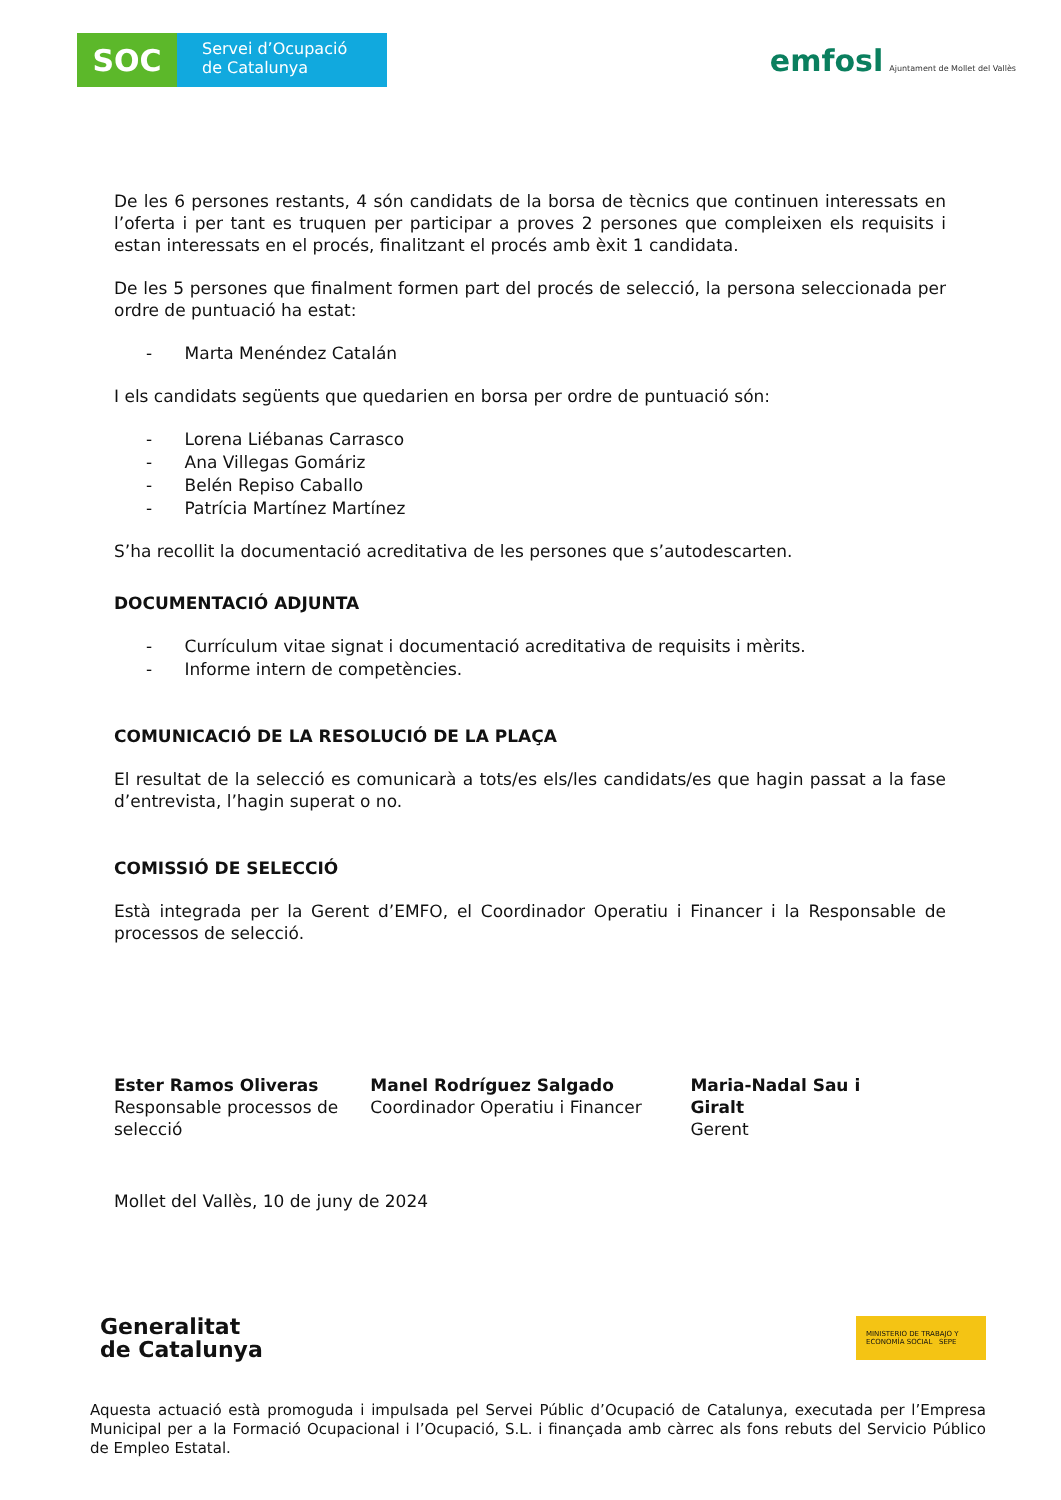SOC
Servei d’Ocupació de Catalunya
emfosl Ajuntament de Mollet del Vallès
De les 6 persones restants, 4 són candidats de la borsa de tècnics que continuen interessats en l’oferta i per tant es truquen per participar a proves 2 persones que compleixen els requisits i estan interessats en el procés, finalitzant el procés amb èxit 1 candidata.
De les 5 persones que finalment formen part del procés de selecció, la persona seleccionada per ordre de puntuació ha estat:
- Marta Menéndez Catalán
I els candidats següents que quedarien en borsa per ordre de puntuació són:
- Lorena Liébanas Carrasco
- Ana Villegas Gomáriz
- Belén Repiso Caballo
- Patrícia Martínez Martínez
S’ha recollit la documentació acreditativa de les persones que s’autodescarten.
DOCUMENTACIÓ ADJUNTA
- Currículum vitae signat i documentació acreditativa de requisits i mèrits.
- Informe intern de competències.
COMUNICACIÓ DE LA RESOLUCIÓ DE LA PLAÇA
El resultat de la selecció es comunicarà a tots/es els/les candidats/es que hagin passat a la fase d’entrevista, l’hagin superat o no.
COMISSIÓ DE SELECCIÓ
Està integrada per la Gerent d’EMFO, el Coordinador Operatiu i Financer i la Responsable de processos de selecció.
Ester Ramos Oliveras
Responsable processos de selecció
Manel Rodríguez Salgado
Coordinador Operatiu i Financer
Maria-Nadal Sau i Giralt
Gerent
Mollet del Vallès, 10 de juny de 2024
Generalitat
de Catalunya
MINISTERIO DE TRABAJO Y ECONOMÍA SOCIAL SEPE
Aquesta actuació està promoguda i impulsada pel Servei Públic d’Ocupació de Catalunya, executada per l’Empresa Municipal per a la Formació Ocupacional i l’Ocupació, S.L. i finançada amb càrrec als fons rebuts del Servicio Público de Empleo Estatal.